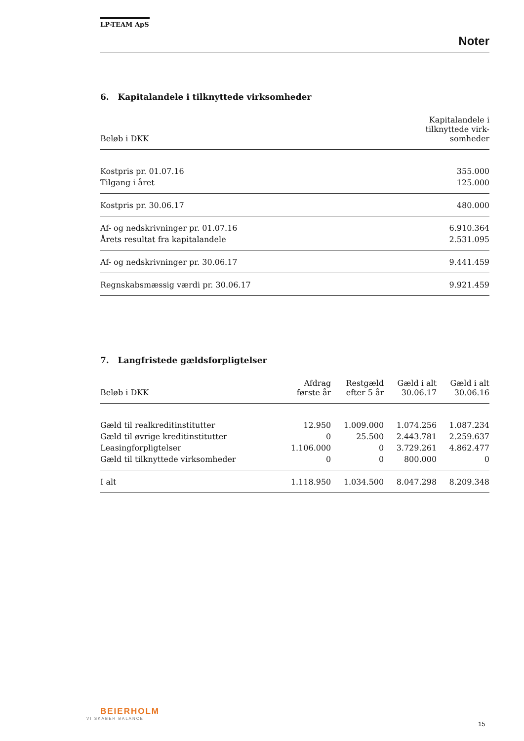LP-TEAM ApS
Noter
6. Kapitalandele i tilknyttede virksomheder
| Beløb i DKK | Kapitalandele i tilknyttede virk- somheder |
| --- | --- |
| Kostpris pr. 01.07.16 | 355.000 |
| Tilgang i året | 125.000 |
| Kostpris pr. 30.06.17 | 480.000 |
| Af- og nedskrivninger pr. 01.07.16 | 6.910.364 |
| Årets resultat fra kapitalandele | 2.531.095 |
| Af- og nedskrivninger pr. 30.06.17 | 9.441.459 |
| Regnskabsmæssig værdi pr. 30.06.17 | 9.921.459 |
7. Langfristede gældsforpligtelser
| Beløb i DKK | Afdrag første år | Restgæld efter 5 år | Gæld i alt 30.06.17 | Gæld i alt 30.06.16 |
| --- | --- | --- | --- | --- |
| Gæld til realkreditinstitutter | 12.950 | 1.009.000 | 1.074.256 | 1.087.234 |
| Gæld til øvrige kreditinstitutter | 0 | 25.500 | 2.443.781 | 2.259.637 |
| Leasingforpligtelser | 1.106.000 | 0 | 3.729.261 | 4.862.477 |
| Gæld til tilknyttede virksomheder | 0 | 0 | 800.000 | 0 |
| I alt | 1.118.950 | 1.034.500 | 8.047.298 | 8.209.348 |
BEIERHOLM
VI SKABER BALANCE
15